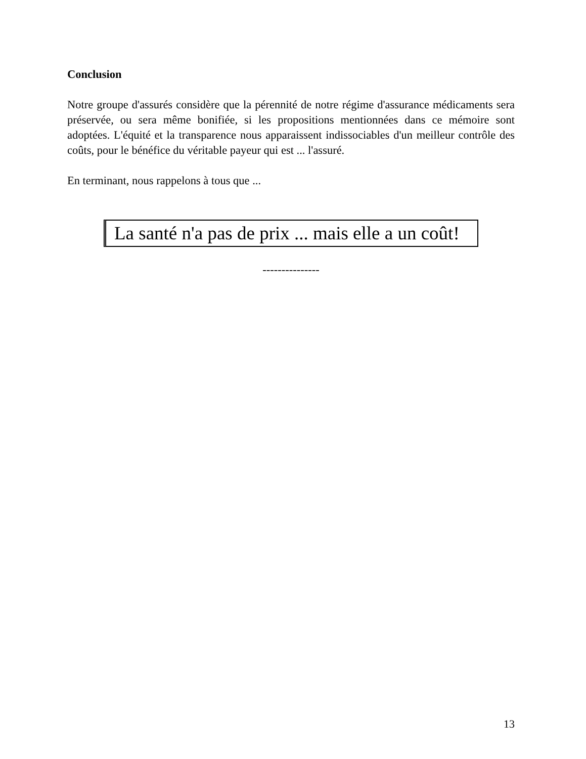Conclusion
Notre groupe d'assurés considère que la pérennité de notre régime d'assurance médicaments sera préservée, ou sera même bonifiée, si les propositions mentionnées dans ce mémoire sont adoptées. L'équité et la transparence nous apparaissent indissociables d'un meilleur contrôle des coûts, pour le bénéfice du véritable payeur qui est ... l'assuré.
En terminant, nous rappelons à tous que ...
La santé n'a pas de prix ... mais elle a un coût!
---------------
13